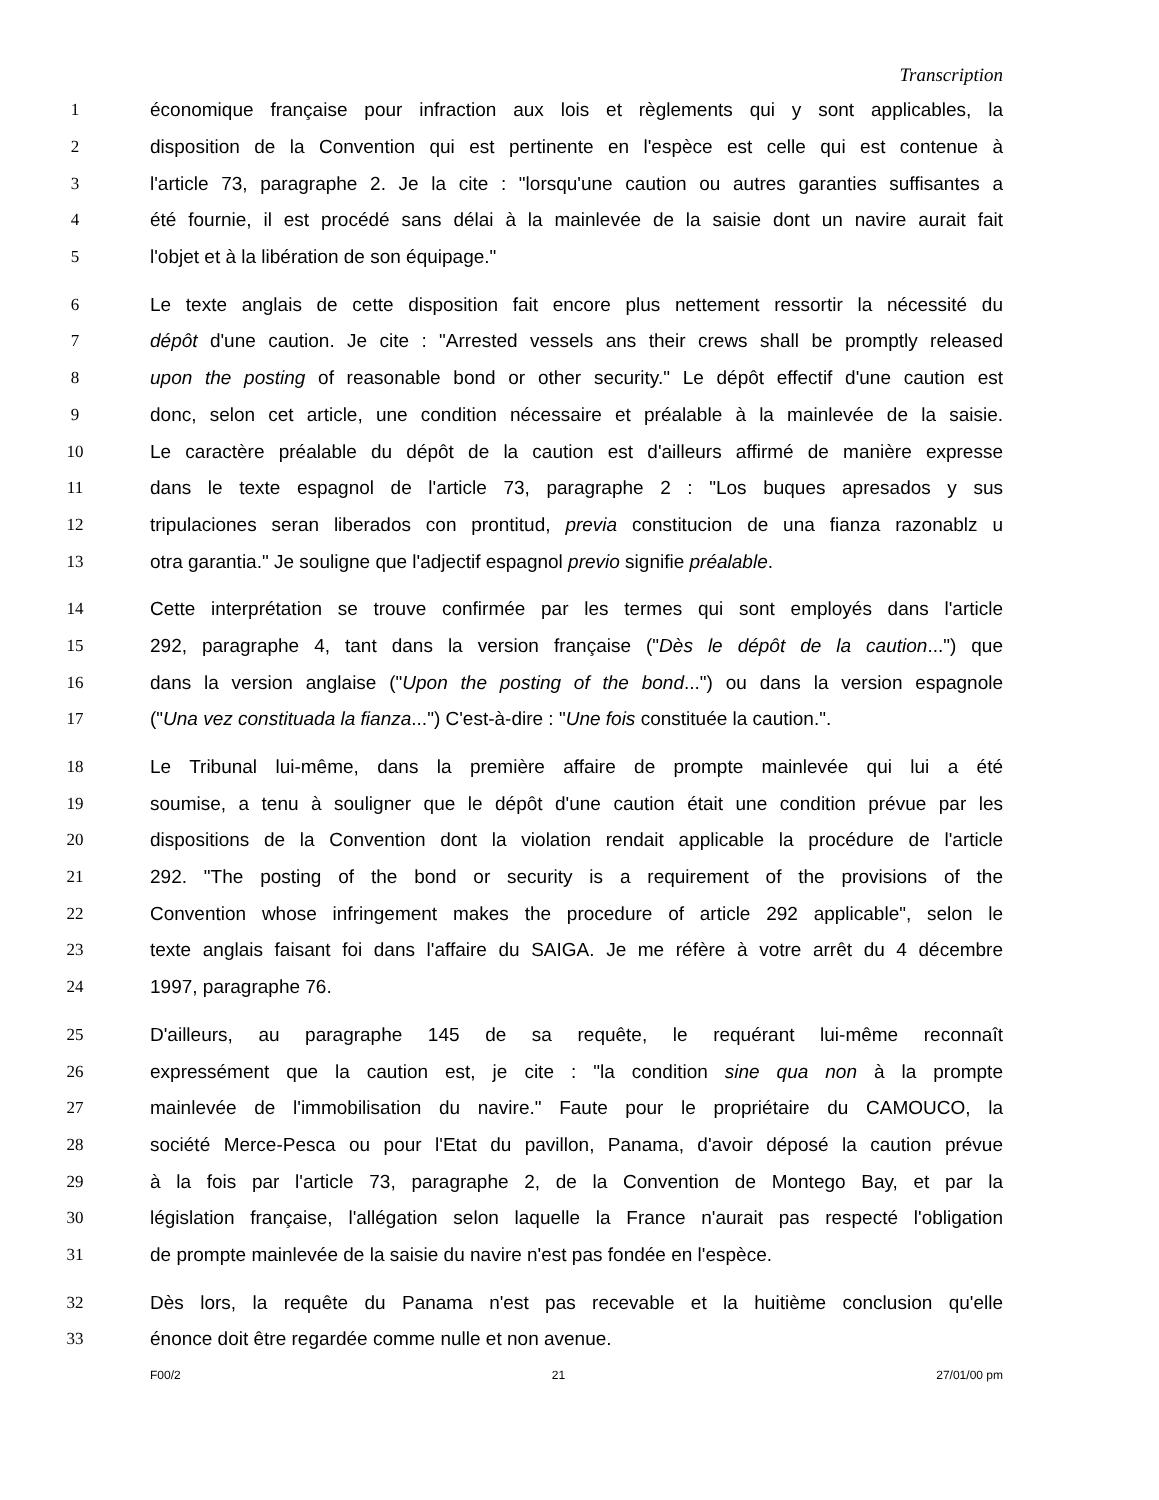Transcription
1 économique française pour infraction aux lois et règlements qui y sont applicables, la
2 disposition de la Convention qui est pertinente en l'espèce est celle qui est contenue à
3 l'article 73, paragraphe 2. Je la cite : "lorsqu'une caution ou autres garanties suffisantes a
4 été fournie, il est procédé sans délai à la mainlevée de la saisie dont un navire aurait fait
5 l'objet et à la libération de son équipage."
6 Le texte anglais de cette disposition fait encore plus nettement ressortir la nécessité du
7 dépôt d'une caution. Je cite : "Arrested vessels ans their crews shall be promptly released
8 upon the posting of reasonable bond or other security." Le dépôt effectif d'une caution est
9 donc, selon cet article, une condition nécessaire et préalable à la mainlevée de la saisie.
10 Le caractère préalable du dépôt de la caution est d'ailleurs affirmé de manière expresse
11 dans le texte espagnol de l'article 73, paragraphe 2 : "Los buques apresados y sus
12 tripulaciones seran liberados con prontitud, previa constitucion de una fianza razonablz u
13 otra garantia." Je souligne que l'adjectif espagnol previo signifie préalable.
14 Cette interprétation se trouve confirmée par les termes qui sont employés dans l'article
15 292, paragraphe 4, tant dans la version française ("Dès le dépôt de la caution...") que
16 dans la version anglaise ("Upon the posting of the bond...") ou dans la version espagnole
17 ("Una vez constituada la fianza...") C'est-à-dire : "Une fois constituée la caution.".
18 Le Tribunal lui-même, dans la première affaire de prompte mainlevée qui lui a été
19 soumise, a tenu à souligner que le dépôt d'une caution était une condition prévue par les
20 dispositions de la Convention dont la violation rendait applicable la procédure de l'article
21 292. "The posting of the bond or security is a requirement of the provisions of the
22 Convention whose infringement makes the procedure of article 292 applicable", selon le
23 texte anglais faisant foi dans l'affaire du SAIGA. Je me réfère à votre arrêt du 4 décembre
24 1997, paragraphe 76.
25 D'ailleurs, au paragraphe 145 de sa requête, le requérant lui-même reconnaît
26 expressément que la caution est, je cite : "la condition sine qua non à la prompte
27 mainlevée de l'immobilisation du navire." Faute pour le propriétaire du CAMOUCO, la
28 société Merce-Pesca ou pour l'Etat du pavillon, Panama, d'avoir déposé la caution prévue
29 à la fois par l'article 73, paragraphe 2, de la Convention de Montego Bay, et par la
30 législation française, l'allégation selon laquelle la France n'aurait pas respecté l'obligation
31 de prompte mainlevée de la saisie du navire n'est pas fondée en l'espèce.
32 Dès lors, la requête du Panama n'est pas recevable et la huitième conclusion qu'elle
33 énonce doit être regardée comme nulle et non avenue.
F00/2 21 27/01/00 pm